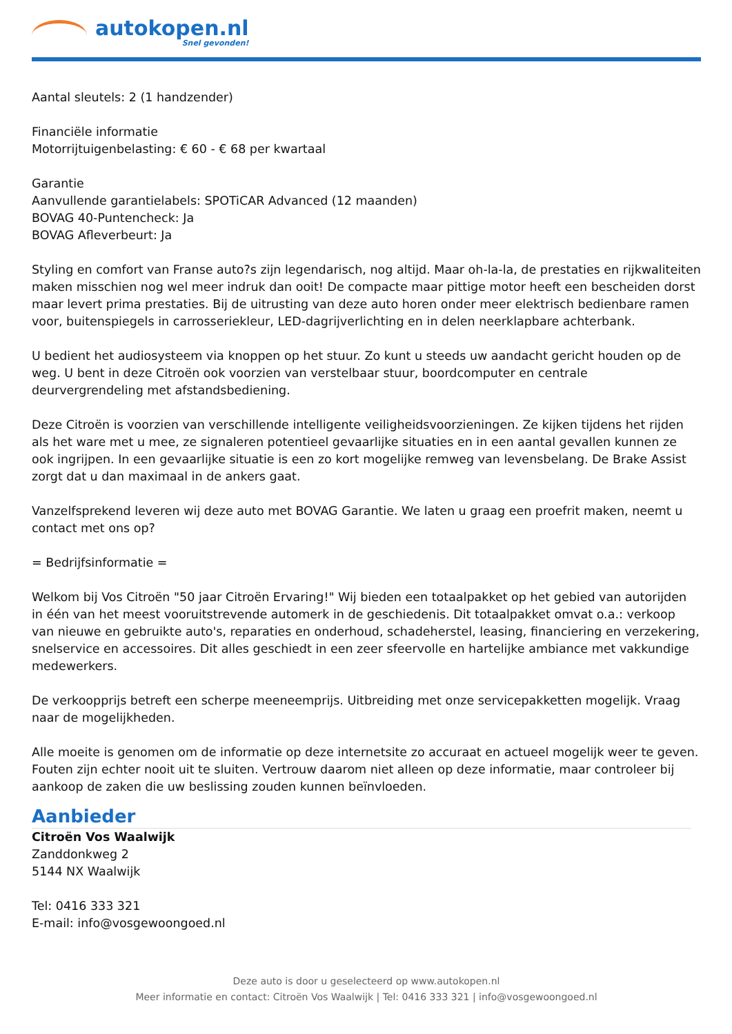autokopen.nl
Snel gevonden!
Aantal sleutels: 2 (1 handzender)
Financiële informatie
Motorrijtuigenbelasting: € 60 - € 68 per kwartaal
Garantie
Aanvullende garantielabels: SPOTiCAR Advanced (12 maanden)
BOVAG 40-Puntencheck: Ja
BOVAG Afleverbeurt: Ja
Styling en comfort van Franse auto?s zijn legendarisch, nog altijd. Maar oh-la-la, de prestaties en rijkwaliteiten maken misschien nog wel meer indruk dan ooit! De compacte maar pittige motor heeft een bescheiden dorst maar levert prima prestaties. Bij de uitrusting van deze auto horen onder meer elektrisch bedienbare ramen voor, buitenspiegels in carrosseriekleur, LED-dagrijverlichting en in delen neerklapbare achterbank.
U bedient het audiosysteem via knoppen op het stuur. Zo kunt u steeds uw aandacht gericht houden op de weg. U bent in deze Citroën ook voorzien van verstelbaar stuur, boordcomputer en centrale deurvergrendeling met afstandsbediening.
Deze Citroën is voorzien van verschillende intelligente veiligheidsvoorzieningen. Ze kijken tijdens het rijden als het ware met u mee, ze signaleren potentieel gevaarlijke situaties en in een aantal gevallen kunnen ze ook ingrijpen. In een gevaarlijke situatie is een zo kort mogelijke remweg van levensbelang. De Brake Assist zorgt dat u dan maximaal in de ankers gaat.
Vanzelfsprekend leveren wij deze auto met BOVAG Garantie. We laten u graag een proefrit maken, neemt u contact met ons op?
= Bedrijfsinformatie =
Welkom bij Vos Citroën "50 jaar Citroën Ervaring!" Wij bieden een totaalpakket op het gebied van autorijden in één van het meest vooruitstrevende automerk in de geschiedenis. Dit totaalpakket omvat o.a.: verkoop van nieuwe en gebruikte auto's, reparaties en onderhoud, schadeherstel, leasing, financiering en verzekering, snelservice en accessoires. Dit alles geschiedt in een zeer sfeervolle en hartelijke ambiance met vakkundige medewerkers.
De verkoopprijs betreft een scherpe meeneemprijs. Uitbreiding met onze servicepakketten mogelijk. Vraag naar de mogelijkheden.
Alle moeite is genomen om de informatie op deze internetsite zo accuraat en actueel mogelijk weer te geven. Fouten zijn echter nooit uit te sluiten. Vertrouw daarom niet alleen op deze informatie, maar controleer bij aankoop de zaken die uw beslissing zouden kunnen beïnvloeden.
Aanbieder
Citroën Vos Waalwijk
Zanddonkweg 2
5144 NX Waalwijk
Tel: 0416 333 321
E-mail: info@vosgewoongoed.nl
Deze auto is door u geselecteerd op www.autokopen.nl
Meer informatie en contact: Citroën Vos Waalwijk | Tel: 0416 333 321 | info@vosgewoongoed.nl